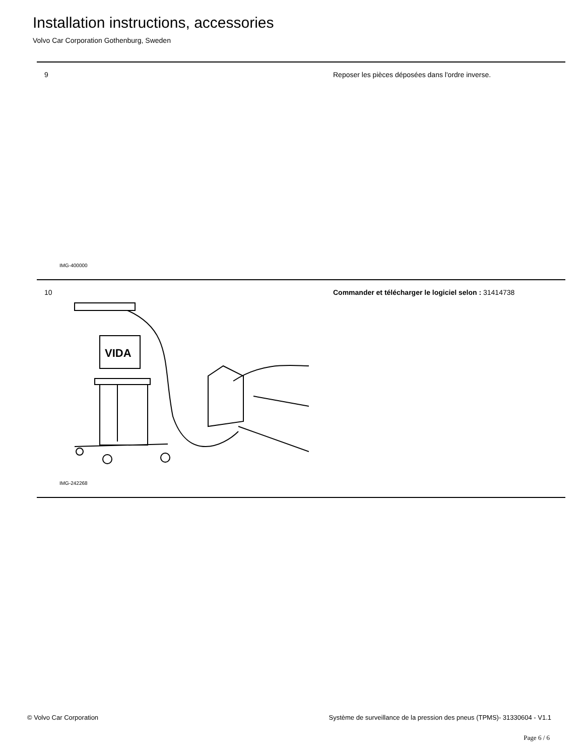Installation instructions, accessories
Volvo Car Corporation Gothenburg, Sweden
9
Reposer les pièces déposées dans l'ordre inverse.
IMG-400000
10
VIDA
Commander et télécharger le logiciel selon : 31414738
IMG-242268
© Volvo Car Corporation
Système de surveillance de la pression des pneus (TPMS)- 31330604 - V1.1
Page 6 / 6